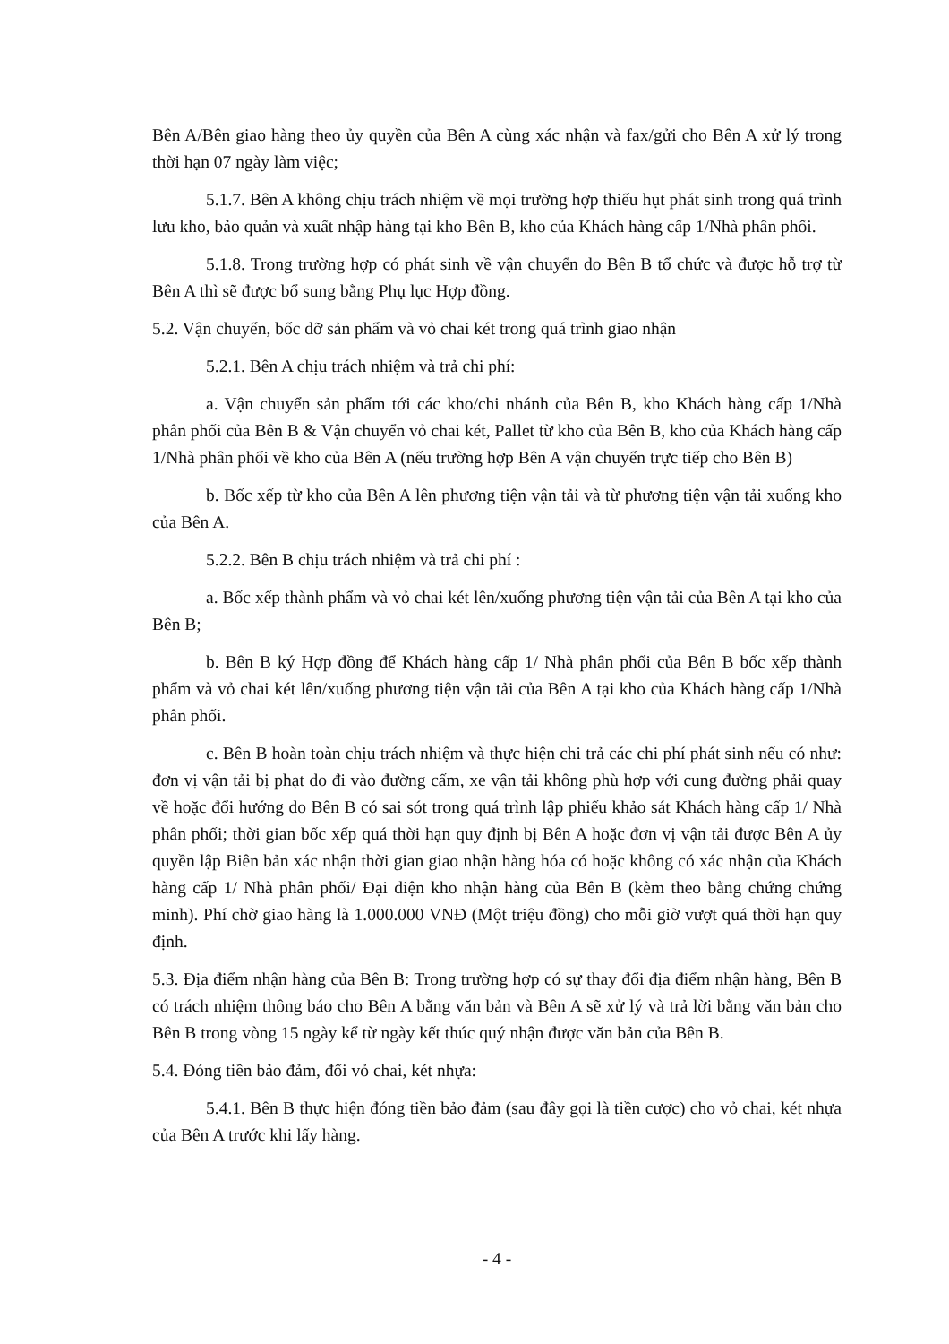Bên A/Bên giao hàng theo ủy quyền của Bên A cùng xác nhận và fax/gửi cho Bên A xử lý trong thời hạn 07 ngày làm việc;
5.1.7. Bên A không chịu trách nhiệm về mọi trường hợp thiếu hụt phát sinh trong quá trình lưu kho, bảo quản và xuất nhập hàng tại kho Bên B, kho của Khách hàng cấp 1/Nhà phân phối.
5.1.8. Trong trường hợp có phát sinh về vận chuyển do Bên B tổ chức và được hỗ trợ từ Bên A thì sẽ được bổ sung bằng Phụ lục Hợp đồng.
5.2. Vận chuyển, bốc dỡ sản phẩm và vỏ chai két trong quá trình giao nhận
5.2.1. Bên A chịu trách nhiệm và trả chi phí:
a. Vận chuyển sản phẩm tới các kho/chi nhánh của Bên B, kho Khách hàng cấp 1/Nhà phân phối của Bên B & Vận chuyển vỏ chai két, Pallet từ kho của Bên B, kho của Khách hàng cấp 1/Nhà phân phối về kho của Bên A (nếu trường hợp Bên A vận chuyển trực tiếp cho Bên B)
b. Bốc xếp từ kho của Bên A lên phương tiện vận tải và từ phương tiện vận tải xuống kho của Bên A.
5.2.2. Bên B chịu trách nhiệm và trả chi phí :
a. Bốc xếp thành phẩm và vỏ chai két lên/xuống phương tiện vận tải của Bên A tại kho của Bên B;
b. Bên B ký Hợp đồng để Khách hàng cấp 1/ Nhà phân phối của Bên B bốc xếp thành phẩm và vỏ chai két lên/xuống phương tiện vận tải của Bên A tại kho của Khách hàng cấp 1/Nhà phân phối.
c. Bên B hoàn toàn chịu trách nhiệm và thực hiện chi trả các chi phí phát sinh nếu có như: đơn vị vận tải bị phạt do đi vào đường cấm, xe vận tải không phù hợp với cung đường phải quay về hoặc đổi hướng do Bên B có sai sót trong quá trình lập phiếu khảo sát Khách hàng cấp 1/ Nhà phân phối; thời gian bốc xếp quá thời hạn quy định bị Bên A hoặc đơn vị vận tải được Bên A ủy quyền lập Biên bản xác nhận thời gian giao nhận hàng hóa có hoặc không có xác nhận của Khách hàng cấp 1/ Nhà phân phối/ Đại diện kho nhận hàng của Bên B (kèm theo bằng chứng chứng minh). Phí chờ giao hàng là 1.000.000 VNĐ (Một triệu đồng) cho mỗi giờ vượt quá thời hạn quy định.
5.3. Địa điểm nhận hàng của Bên B: Trong trường hợp có sự thay đổi địa điểm nhận hàng, Bên B có trách nhiệm thông báo cho Bên A bằng văn bản và Bên A sẽ xử lý và trả lời bằng văn bản cho Bên B trong vòng 15 ngày kể từ ngày kết thúc quý nhận được văn bản của Bên B.
5.4. Đóng tiền bảo đảm, đổi vỏ chai, két nhựa:
5.4.1. Bên B thực hiện đóng tiền bảo đảm (sau đây gọi là tiền cược) cho vỏ chai, két nhựa của Bên A trước khi lấy hàng.
- 4 -